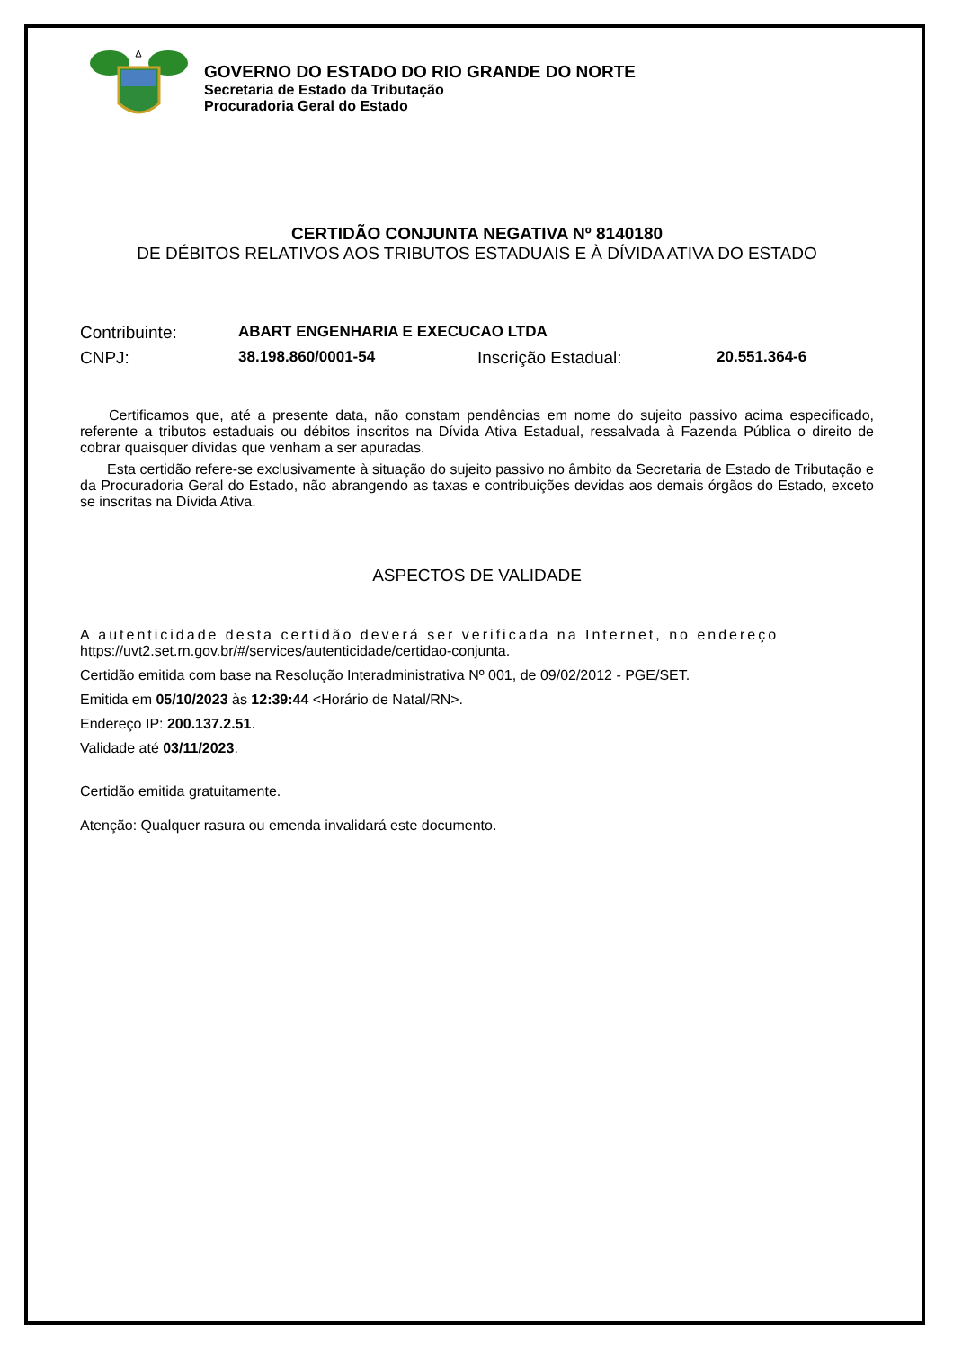GOVERNO DO ESTADO DO RIO GRANDE DO NORTE
Secretaria de Estado da Tributação
Procuradoria Geral do Estado
CERTIDÃO CONJUNTA NEGATIVA Nº 8140180
DE DÉBITOS RELATIVOS AOS TRIBUTOS ESTADUAIS E À DÍVIDA ATIVA DO ESTADO
Contribuinte: ABART ENGENHARIA E EXECUCAO LTDA
CNPJ: 38.198.860/0001-54 Inscrição Estadual: 20.551.364-6
Certificamos que, até a presente data, não constam pendências em nome do sujeito passivo acima especificado, referente a tributos estaduais ou débitos inscritos na Dívida Ativa Estadual, ressalvada à Fazenda Pública o direito de cobrar quaisquer dívidas que venham a ser apuradas.
Esta certidão refere-se exclusivamente à situação do sujeito passivo no âmbito da Secretaria de Estado de Tributação e da Procuradoria Geral do Estado, não abrangendo as taxas e contribuições devidas aos demais órgãos do Estado, exceto se inscritas na Dívida Ativa.
ASPECTOS DE VALIDADE
A autenticidade desta certidão deverá ser verificada na Internet, no endereço
https://uvt2.set.rn.gov.br/#/services/autenticidade/certidao-conjunta.
Certidão emitida com base na Resolução Interadministrativa Nº 001, de 09/02/2012 - PGE/SET.
Emitida em 05/10/2023 às 12:39:44 <Horário de Natal/RN>.
Endereço IP: 200.137.2.51.
Validade até 03/11/2023.
Certidão emitida gratuitamente.
Atenção: Qualquer rasura ou emenda invalidará este documento.